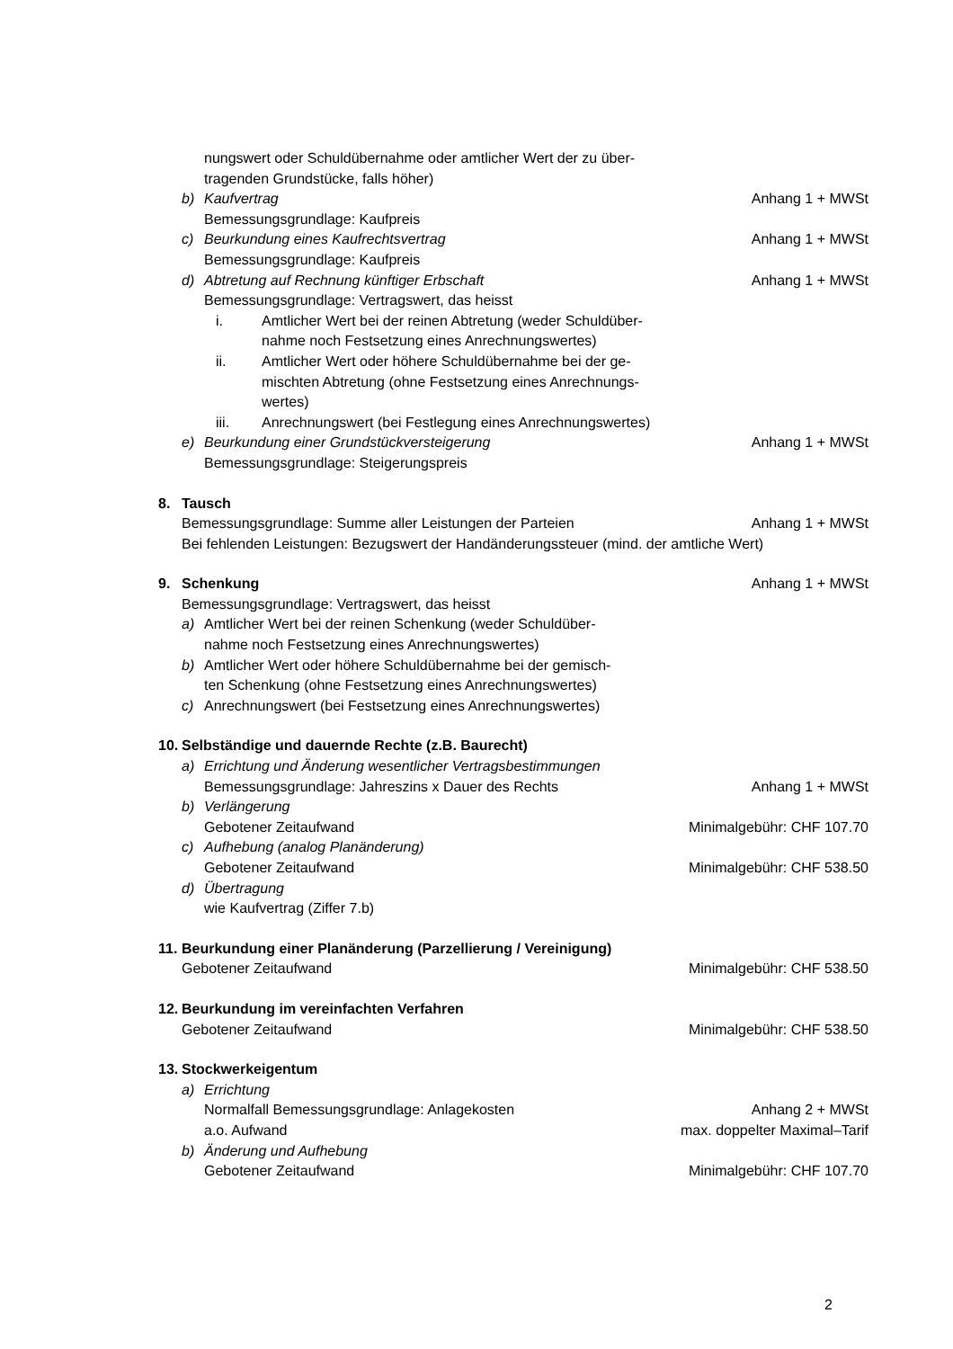nungswert oder Schuldübernahme oder amtlicher Wert der zu über-
tragenden Grundstücke, falls höher)
b) Kaufvertrag Anhang 1 + MWSt
Bemessungsgrundlage: Kaufpreis
c) Beurkundung eines Kaufrechtsvertrag Anhang 1 + MWSt
Bemessungsgrundlage: Kaufpreis
d) Abtretung auf Rechnung künftiger Erbschaft Anhang 1 + MWSt
Bemessungsgrundlage: Vertragswert, das heisst
i. Amtlicher Wert bei der reinen Abtretung (weder Schuldüber-
nahme noch Festsetzung eines Anrechnungswertes)
ii. Amtlicher Wert oder höhere Schuldübernahme bei der ge-
mischten Abtretung (ohne Festsetzung eines Anrechnungs-
wertes)
iii. Anrechnungswert (bei Festlegung eines Anrechnungswertes)
e) Beurkundung einer Grundstückversteigerung Anhang 1 + MWSt
Bemessungsgrundlage: Steigerungspreis
8. Tausch
Bemessungsgrundlage: Summe aller Leistungen der Parteien Anhang 1 + MWSt
Bei fehlenden Leistungen: Bezugswert der Handänderungssteuer (mind. der amtliche Wert)
9. Schenkung Anhang 1 + MWSt
Bemessungsgrundlage: Vertragswert, das heisst
a) Amtlicher Wert bei der reinen Schenkung (weder Schuldüber-
nahme noch Festsetzung eines Anrechnungswertes)
b) Amtlicher Wert oder höhere Schuldübernahme bei der gemisch-
ten Schenkung (ohne Festsetzung eines Anrechnungswertes)
c) Anrechnungswert (bei Festsetzung eines Anrechnungswertes)
10. Selbständige und dauernde Rechte (z.B. Baurecht)
a) Errichtung und Änderung wesentlicher Vertragsbestimmungen
Bemessungsgrundlage: Jahreszins x Dauer des Rechts Anhang 1 + MWSt
b) Verlängerung
Gebotener Zeitaufwand Minimalgebühr: CHF 107.70
c) Aufhebung (analog Planänderung)
Gebotener Zeitaufwand Minimalgebühr: CHF 538.50
d) Übertragung
wie Kaufvertrag (Ziffer 7.b)
11. Beurkundung einer Planänderung (Parzellierung / Vereinigung)
Gebotener Zeitaufwand Minimalgebühr: CHF 538.50
12. Beurkundung im vereinfachten Verfahren
Gebotener Zeitaufwand Minimalgebühr: CHF 538.50
13. Stockwerkeigentum
a) Errichtung
Normalfall Bemessungsgrundlage: Anlagekosten Anhang 2 + MWSt
a.o. Aufwand max. doppelter Maximal–Tarif
b) Änderung und Aufhebung
Gebotener Zeitaufwand Minimalgebühr: CHF 107.70
2